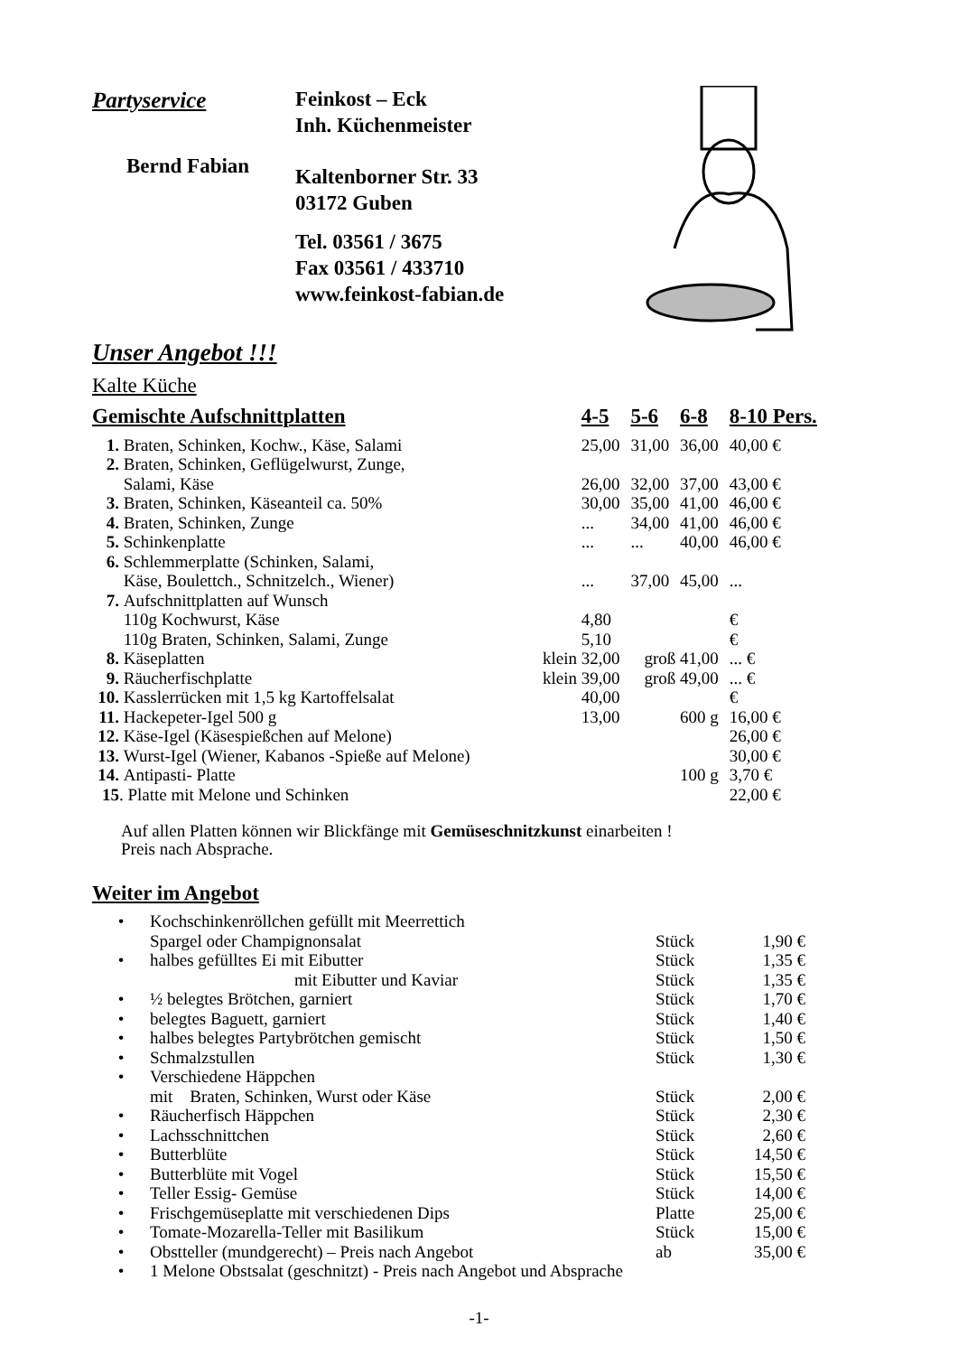Partyservice
Bernd Fabian
Feinkost – Eck
Inh. Küchenmeister
Kaltenborner Str. 33
03172 Guben
Tel. 03561 / 3675
Fax 03561 / 433710
www.feinkost-fabian.de
Unser Angebot !!!
Kalte Küche
| Gemischte Aufschnittplatten | | 4-5 | 5-6 | 6-8 | 8-10 Pers. |
| --- | --- | --- | --- | --- | --- |
| 1. | Braten, Schinken, Kochw., Käse, Salami | 25,00 | 31,00 | 36,00 | 40,00 € |
| 2. | Braten, Schinken, Geflügelwurst, Zunge, Salami, Käse | 26,00 | 32,00 | 37,00 | 43,00 € |
| 3. | Braten, Schinken, Käseanteil ca. 50% | 30,00 | 35,00 | 41,00 | 46,00 € |
| 4. | Braten, Schinken, Zunge | ... | 34,00 | 41,00 | 46,00 € |
| 5. | Schinkenplatte | ... | ... | 40,00 | 46,00 € |
| 6. | Schlemmerplatte (Schinken, Salami, Käse, Boulettch., Schnitzelch., Wiener) | ... | 37,00 | 45,00 | ... |
| 7. | Aufschnittplatten auf Wunsch 110g Kochwurst, Käse 110g Braten, Schinken, Salami, Zunge | 4,80 5,10 | | | € € |
| 8. | Käseplatten klein | 32,00 | groß | 41,00 | ... € |
| 9. | Räucherfischplatte klein | 39,00 | groß | 49,00 | ... € |
| 10. | Kasslerrücken mit 1,5 kg Kartoffelsalat | 40,00 | | | € |
| 11. | Hackepeter-Igel 500 g | 13,00 | | 600 g | 16,00 € |
| 12. | Käse-Igel (Käsespießchen auf Melone) | | | | 26,00 € |
| 13. | Wurst-Igel (Wiener, Kabanos -Spieße auf Melone) | | | | 30,00 € |
| 14. | Antipasti- Platte | | | 100 g | 3,70 € |
| 15 | . Platte mit Melone und Schinken | | | | 22,00 € |
Auf allen Platten können wir Blickfänge mit Gemüseschnitzkunst einarbeiten !
Preis nach Absprache.
Weiter im Angebot
| • | Kochschinkenröllchen gefüllt mit Meerrettich Spargel oder Champignonsalat | Stück | 1,90 € |
| • | halbes gefülltes Ei mit Eibutter mit Eibutter und Kaviar | Stück Stück | 1,35 € 1,35 € |
| • | ½ belegtes Brötchen, garniert | Stück | 1,70 € |
| • | belegtes Baguett, garniert | Stück | 1,40 € |
| • | halbes belegtes Partybrötchen gemischt | Stück | 1,50 € |
| • | Schmalzstullen | Stück | 1,30 € |
| • | Verschiedene Häppchen mit Braten, Schinken, Wurst oder Käse | Stück | 2,00 € |
| • | Räucherfisch Häppchen | Stück | 2,30 € |
| • | Lachsschnittchen | Stück | 2,60 € |
| • | Butterblüte | Stück | 14,50 € |
| • | Butterblüte mit Vogel | Stück | 15,50 € |
| • | Teller Essig- Gemüse | Stück | 14,00 € |
| • | Frischgemüseplatte mit verschiedenen Dips | Platte | 25,00 € |
| • | Tomate-Mozarella-Teller mit Basilikum | Stück | 15,00 € |
| • | Obstteller (mundgerecht) – Preis nach Angebot | ab | 35,00 € |
| • | 1 Melone Obstsalat (geschnitzt) - Preis nach Angebot und Absprache | | |
-1-